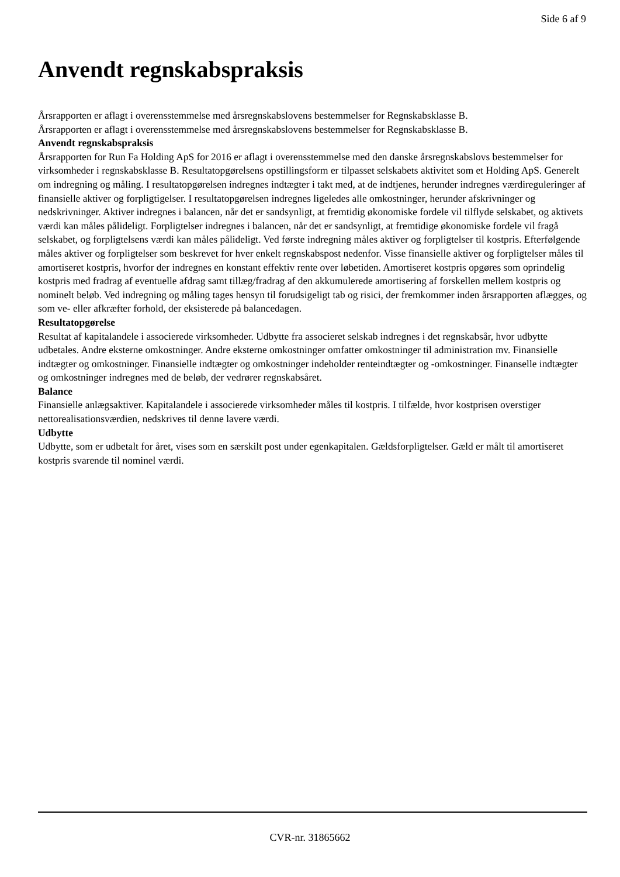Side 6 af 9
Anvendt regnskabspraksis
Årsrapporten er aflagt i overensstemmelse med årsregnskabslovens bestemmelser for Regnskabsklasse B.
Årsrapporten er aflagt i overensstemmelse med årsregnskabslovens bestemmelser for Regnskabsklasse B.
Anvendt regnskabspraksis
Årsrapporten for Run Fa Holding ApS for 2016 er aflagt i overensstemmelse med den danske årsregnskabslovs bestemmelser for virksomheder i regnskabsklasse B. Resultatopgørelsens opstillingsform er tilpasset selskabets aktivitet som et Holding ApS. Generelt om indregning og måling. I resultatopgørelsen indregnes indtægter i takt med, at de indtjenes, herunder indregnes værdireguleringer af finansielle aktiver og forpligtigelser. I resultatopgørelsen indregnes ligeledes alle omkostninger, herunder afskrivninger og nedskrivninger. Aktiver indregnes i balancen, når det er sandsynligt, at fremtidig økonomiske fordele vil tilflyde selskabet, og aktivets værdi kan måles pålideligt. Forpligtelser indregnes i balancen, når det er sandsynligt, at fremtidige økonomiske fordele vil fragå selskabet, og forpligtelsens værdi kan måles pålideligt. Ved første indregning måles aktiver og forpligtelser til kostpris. Efterfølgende måles aktiver og forpligtelser som beskrevet for hver enkelt regnskabspost nedenfor. Visse finansielle aktiver og forpligtelser måles til amortiseret kostpris, hvorfor der indregnes en konstant effektiv rente over løbetiden. Amortiseret kostpris opgøres som oprindelig kostpris med fradrag af eventuelle afdrag samt tillæg/fradrag af den akkumulerede amortisering af forskellen mellem kostpris og nominelt beløb. Ved indregning og måling tages hensyn til forudsigeligt tab og risici, der fremkommer inden årsrapporten aflægges, og som ve- eller afkræfter forhold, der eksisterede på balancedagen.
Resultatopgørelse
Resultat af kapitalandele i associerede virksomheder. Udbytte fra associeret selskab indregnes i det regnskabsår, hvor udbytte udbetales. Andre eksterne omkostninger. Andre eksterne omkostninger omfatter omkostninger til administration mv. Finansielle indtægter og omkostninger. Finansielle indtægter og omkostninger indeholder renteindtægter og -omkostninger. Finanselle indtægter og omkostninger indregnes med de beløb, der vedrører regnskabsåret.
Balance
Finansielle anlægsaktiver. Kapitalandele i associerede virksomheder måles til kostpris. I tilfælde, hvor kostprisen overstiger nettorealisationsværdien, nedskrives til denne lavere værdi.
Udbytte
Udbytte, som er udbetalt for året, vises som en særskilt post under egenkapitalen. Gældsforpligtelser. Gæld er målt til amortiseret kostpris svarende til nominel værdi.
CVR-nr. 31865662